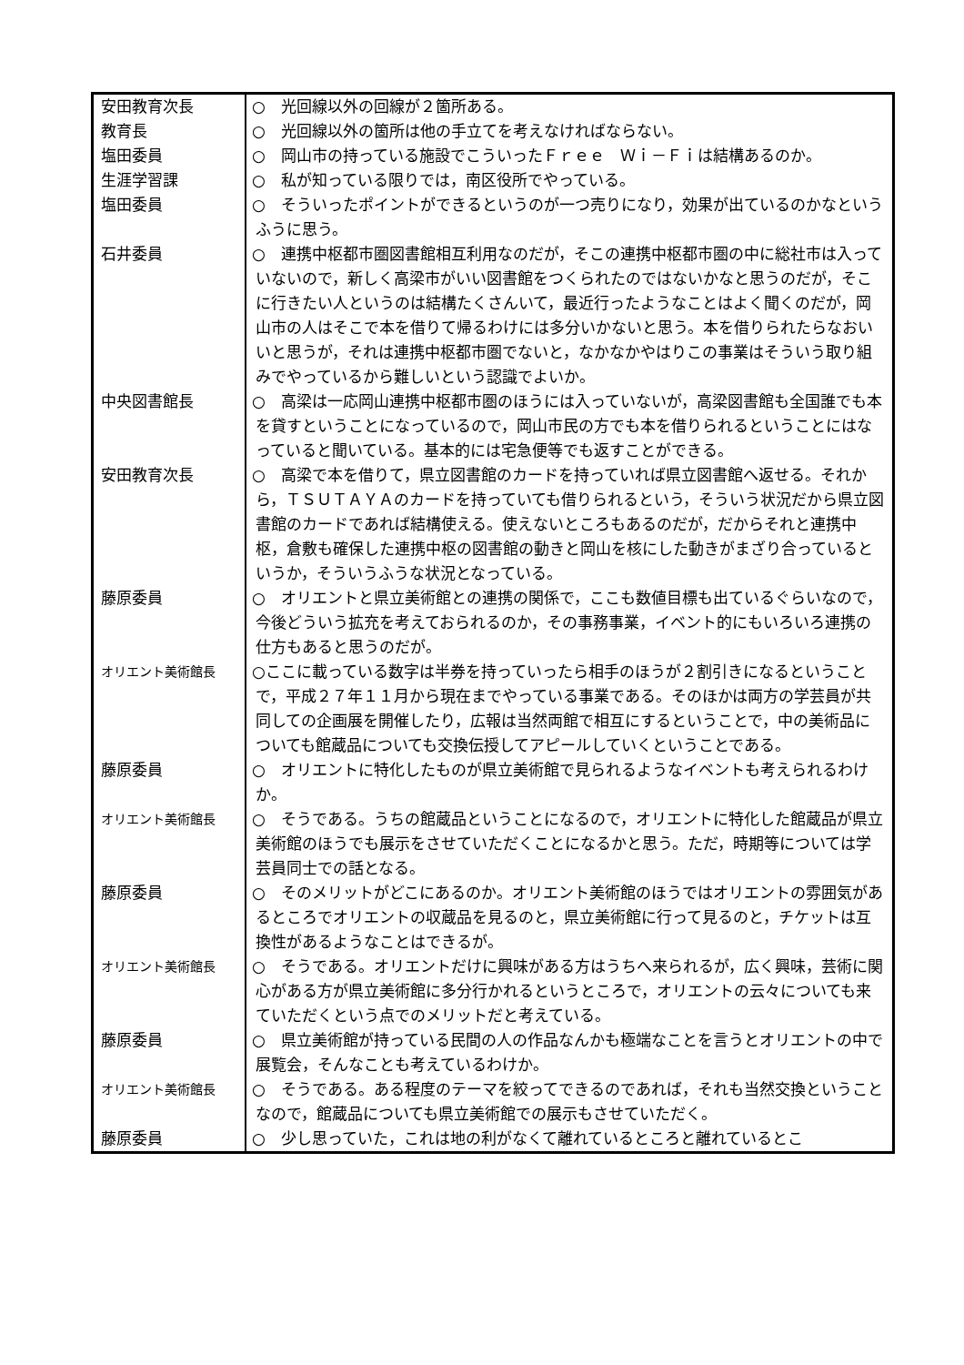| 安田教育次長 | ○ 光回線以外の回線が２箇所ある。 |
| 教育長 | ○ 光回線以外の箇所は他の手立てを考えなければならない。 |
| 塩田委員 | ○ 岡山市の持っている施設でこういったＦｒｅｅ Ｗｉ－Ｆｉは結構あるのか。 |
| 生涯学習課 | ○ 私が知っている限りでは，南区役所でやっている。 |
| 塩田委員 | ○ そういったポイントができるというのが一つ売りになり，効果が出ているのかなというふうに思う。 |
| 石井委員 | ○ 連携中枢都市圏図書館相互利用なのだが，そこの連携中枢都市圏の中に総社市は入っていないので，新しく高梁市がいい図書館をつくられたのではないかなと思うのだが，そこに行きたい人というのは結構たくさんいて，最近行ったようなことはよく聞くのだが，岡山市の人はそこで本を借りて帰るわけには多分いかないと思う。本を借りられたらなおいいと思うが，それは連携中枢都市圏でないと，なかなかやはりこの事業はそういう取り組みでやっているから難しいという認識でよいか。 |
| 中央図書館長 | ○ 高梁は一応岡山連携中枢都市圏のほうには入っていないが，高梁図書館も全国誰でも本を貸すということになっているので，岡山市民の方でも本を借りられるということにはなっていると聞いている。基本的には宅急便等でも返すことができる。 |
| 安田教育次長 | ○ 高梁で本を借りて，県立図書館のカードを持っていれば県立図書館へ返せる。それから，ＴＳＵＴＡＹＡのカードを持っていても借りられるという，そういう状況だから県立図書館のカードであれば結構使える。使えないところもあるのだが，だからそれと連携中枢，倉敷も確保した連携中枢の図書館の動きと岡山を核にした動きがまざり合っているというか，そういうふうな状況となっている。 |
| 藤原委員 | ○ オリエントと県立美術館との連携の関係で，ここも数値目標も出ているぐらいなので，今後どういう拡充を考えておられるのか，その事務事業，イベント的にもいろいろ連携の仕方もあると思うのだが。 |
| オリエント美術館長 | ○ここに載っている数字は半券を持っていったら相手のほうが２割引きになるということで，平成２７年１１月から現在までやっている事業である。そのほかは両方の学芸員が共同しての企画展を開催したり，広報は当然両館で相互にするということで，中の美術品についても館蔵品についても交換伝授してアピールしていくということである。 |
| 藤原委員 | ○ オリエントに特化したものが県立美術館で見られるようなイベントも考えられるわけか。 |
| オリエント美術館長 | ○ そうである。うちの館蔵品ということになるので，オリエントに特化した館蔵品が県立美術館のほうでも展示をさせていただくことになるかと思う。ただ，時期等については学芸員同士での話となる。 |
| 藤原委員 | ○ そのメリットがどこにあるのか。オリエント美術館のほうではオリエントの雰囲気があるところでオリエントの収蔵品を見るのと，県立美術館に行って見るのと，チケットは互換性があるようなことはできるが。 |
| オリエント美術館長 | ○ そうである。オリエントだけに興味がある方はうちへ来られるが，広く興味，芸術に関心がある方が県立美術館に多分行かれるというところで，オリエントの云々についても来ていただくという点でのメリットだと考えている。 |
| 藤原委員 | ○ 県立美術館が持っている民間の人の作品なんかも極端なことを言うとオリエントの中で展覧会，そんなことも考えているわけか。 |
| オリエント美術館長 | ○ そうである。ある程度のテーマを絞ってできるのであれば，それも当然交換ということなので，館蔵品についても県立美術館での展示もさせていただく。 |
| 藤原委員 | ○ 少し思っていた，これは地の利がなくて離れているところと離れているとこ |